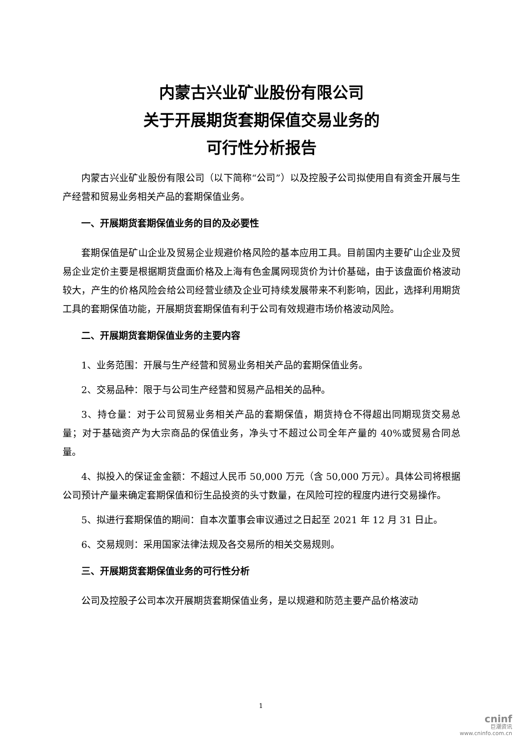内蒙古兴业矿业股份有限公司
关于开展期货套期保值交易业务的
可行性分析报告
内蒙古兴业矿业股份有限公司（以下简称“公司”）以及控股子公司拟使用自有资金开展与生产经营和贸易业务相关产品的套期保值业务。
一、开展期货套期保值业务的目的及必要性
套期保值是矿山企业及贸易企业规避价格风险的基本应用工具。目前国内主要矿山企业及贸易企业定价主要是根据期货盘面价格及上海有色金属网现货价为计价基础，由于该盘面价格波动较大，产生的价格风险会给公司经营业绩及企业可持续发展带来不利影响，因此，选择利用期货工具的套期保值功能，开展期货套期保值有利于公司有效规避市场价格波动风险。
二、开展期货套期保值业务的主要内容
1、业务范围：开展与生产经营和贸易业务相关产品的套期保值业务。
2、交易品种：限于与公司生产经营和贸易产品相关的品种。
3、持仓量：对于公司贸易业务相关产品的套期保值，期货持仓不得超出同期现货交易总量；对于基础资产为大宗商品的保值业务，净头寸不超过公司全年产量的 40%或贸易合同总量。
4、拟投入的保证金金额：不超过人民币 50,000 万元（含 50,000 万元）。具体公司将根据公司预计产量来确定套期保值和衍生品投资的头寸数量，在风险可控的程度内进行交易操作。
5、拟进行套期保值的期间：自本次董事会审议通过之日起至 2021 年 12 月 31 日止。
6、交易规则：采用国家法律法规及各交易所的相关交易规则。
三、开展期货套期保值业务的可行性分析
公司及控股子公司本次开展期货套期保值业务，是以规避和防范主要产品价格波动
1
cninf
巨潮资讯
www.cninfo.com.cn